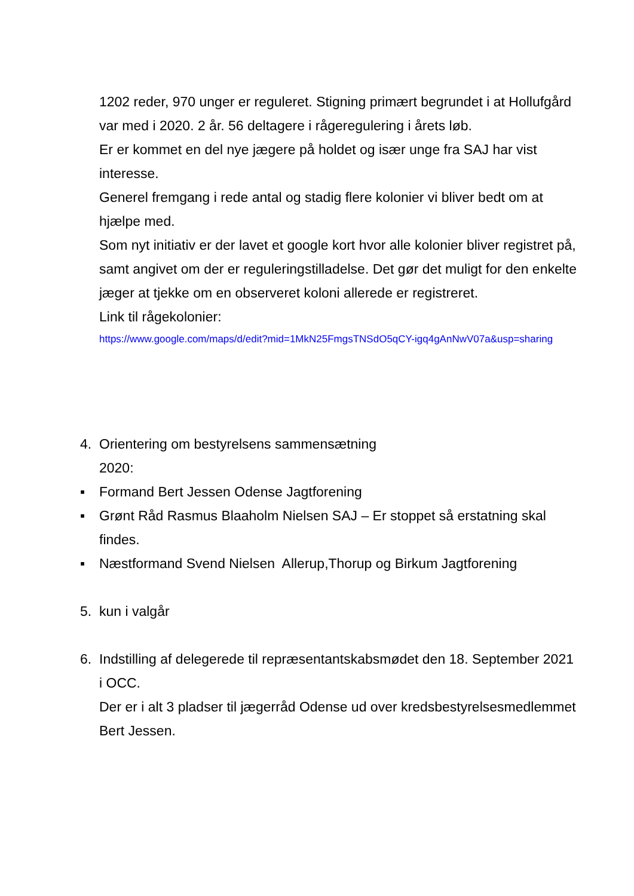1202 reder, 970 unger er reguleret. Stigning primært begrundet i at Hollufgård var med i 2020. 2 år. 56 deltagere i rågeregulering i årets løb.
Er er kommet en del nye jægere på holdet og især unge fra SAJ har vist interesse.
Generel fremgang i rede antal og stadig flere kolonier vi bliver bedt om at hjælpe med.
Som nyt initiativ er der lavet et google kort hvor alle kolonier bliver registret på, samt angivet om der er reguleringstilladelse. Det gør det muligt for den enkelte jæger at tjekke om en observeret koloni allerede er registreret.
Link til rågekolonier:
https://www.google.com/maps/d/edit?mid=1MkN25FmgsTNSdO5qCY-igq4gAnNwV07a&usp=sharing
4. Orientering om bestyrelsens sammensætning
2020:
▪ Formand Bert Jessen Odense Jagtforening
▪ Grønt Råd Rasmus Blaaholm Nielsen SAJ – Er stoppet så erstatning skal findes.
▪ Næstformand Svend Nielsen Allerup,Thorup og Birkum Jagtforening
5. kun i valgår
6. Indstilling af delegerede til repræsentantskabsmødet den 18. September 2021 i OCC.
Der er i alt 3 pladser til jægerråd Odense ud over kredsbestyrelsesmedlemmet Bert Jessen.